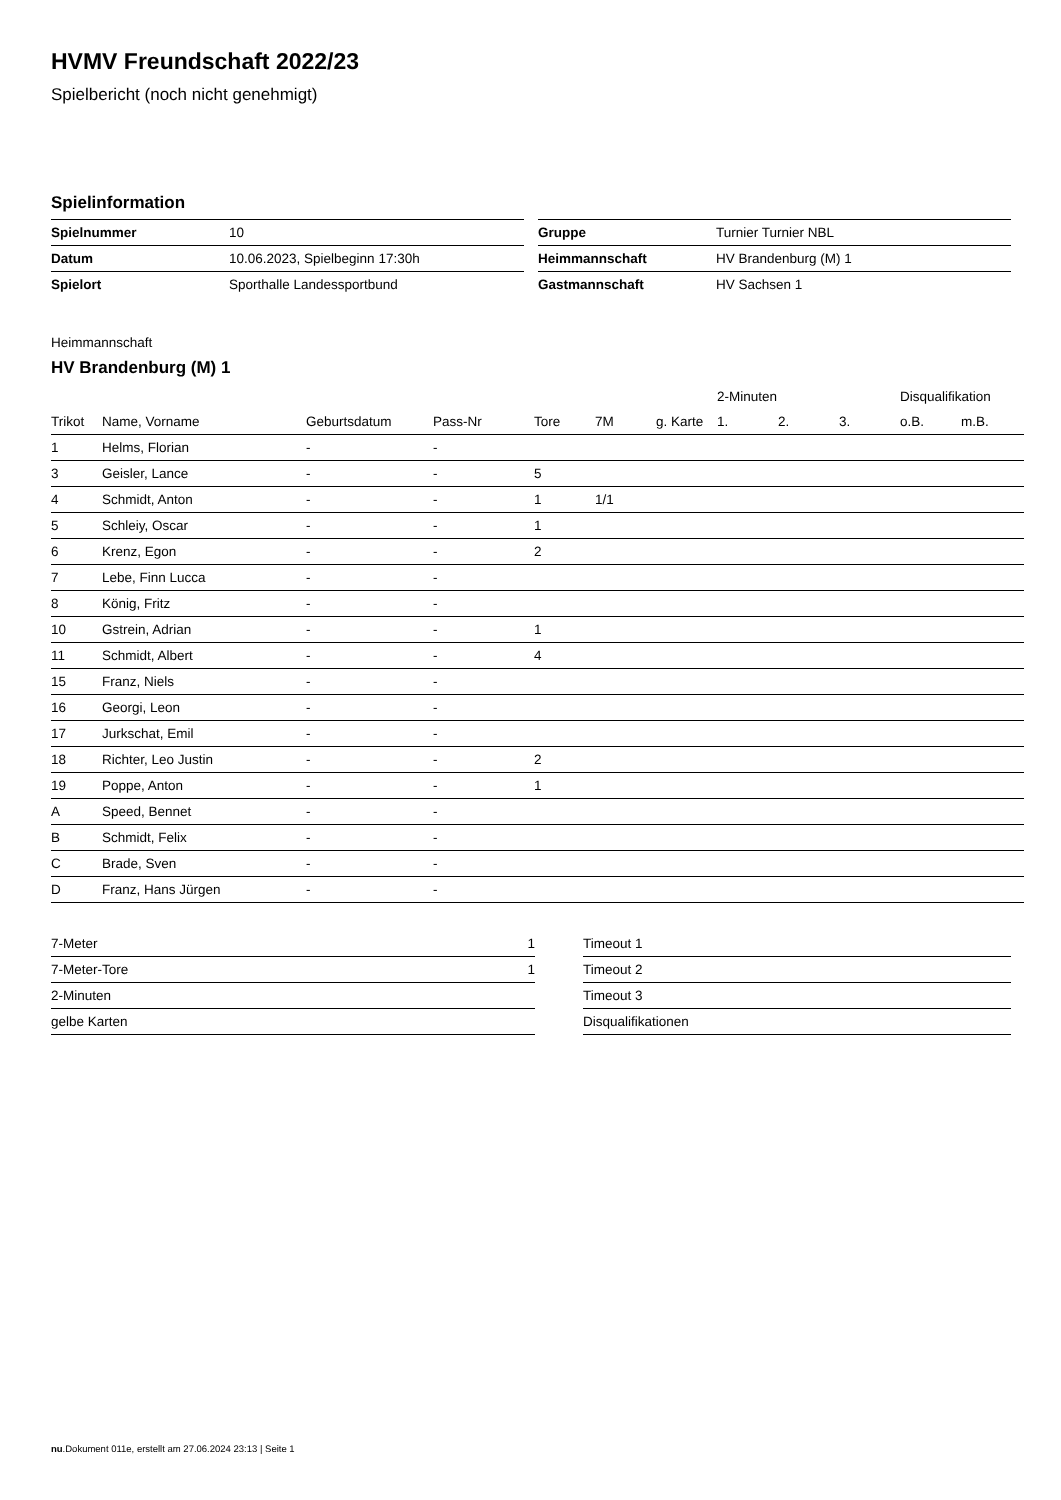HVMV Freundschaft 2022/23
Spielbericht (noch nicht genehmigt)
Spielinformation
| Spielnummer | 10 |
| Datum | 10.06.2023, Spielbeginn 17:30h |
| Spielort | Sporthalle Landessportbund |
| Gruppe | Turnier Turnier NBL |
| Heimmannschaft | HV Brandenburg (M) 1 |
| Gastmannschaft | HV Sachsen 1 |
Heimmannschaft
HV Brandenburg (M) 1
| | | | | | | | 2-Minuten | | | Disqualifikation | |
| --- | --- | --- | --- | --- | --- | --- | --- | --- | --- | --- | --- |
| Trikot | Name, Vorname | Geburtsdatum | Pass-Nr | Tore | 7M | g. Karte | 1. | 2. | 3. | o.B. | m.B. |
| 1 | Helms, Florian | - | - | | | | | | | | |
| 3 | Geisler, Lance | - | - | 5 | | | | | | | |
| 4 | Schmidt, Anton | - | - | 1 | 1/1 | | | | | | |
| 5 | Schleiy, Oscar | - | - | 1 | | | | | | | |
| 6 | Krenz, Egon | - | - | 2 | | | | | | | |
| 7 | Lebe, Finn Lucca | - | - | | | | | | | | |
| 8 | König, Fritz | - | - | | | | | | | | |
| 10 | Gstrein, Adrian | - | - | 1 | | | | | | | |
| 11 | Schmidt, Albert | - | - | 4 | | | | | | | |
| 15 | Franz, Niels | - | - | | | | | | | | |
| 16 | Georgi, Leon | - | - | | | | | | | | |
| 17 | Jurkschat, Emil | - | - | | | | | | | | |
| 18 | Richter, Leo Justin | - | - | 2 | | | | | | | |
| 19 | Poppe, Anton | - | - | 1 | | | | | | | |
| A | Speed, Bennet | - | - | | | | | | | | |
| B | Schmidt, Felix | - | - | | | | | | | | |
| C | Brade, Sven | - | - | | | | | | | | |
| D | Franz, Hans Jürgen | - | - | | | | | | | | |
| 7-Meter | 1 |
| 7-Meter-Tore | 1 |
| 2-Minuten | |
| gelbe Karten | |
| Timeout 1 |
| Timeout 2 |
| Timeout 3 |
| Disqualifikationen |
nu.Dokument 011e, erstellt am 27.06.2024 23:13 | Seite 1